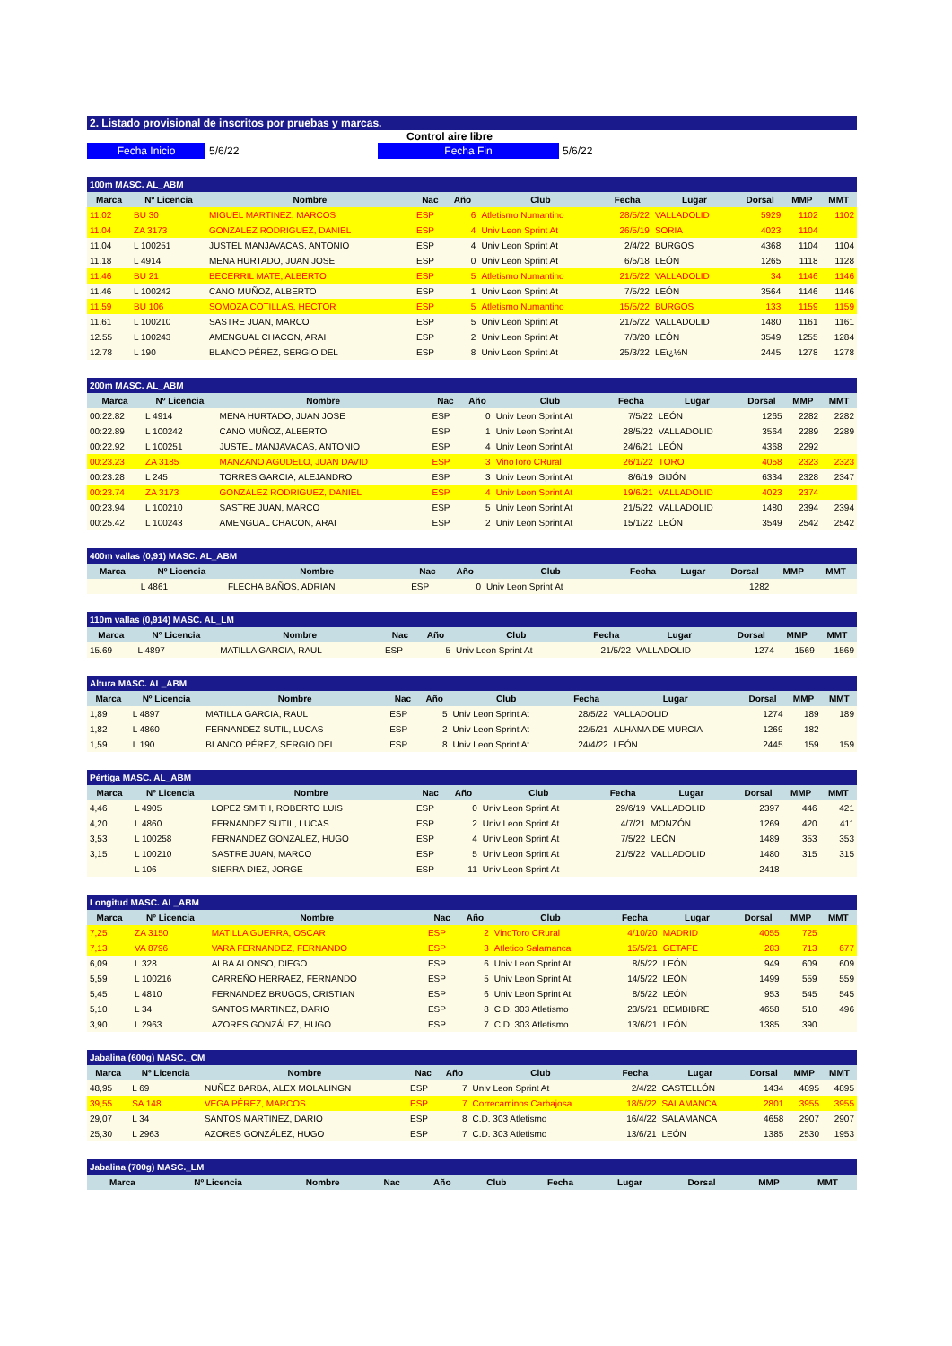2. Listado provisional de inscritos por pruebas y marcas.
Control aire libre
Fecha Inicio 5/6/22 Fecha Fin 5/6/22
| 100m MASC. AL_ABM | | | | | | | | | | |
| Marca | Nº Licencia | Nombre | Nac | Año | Club | Fecha | Lugar | Dorsal | MMP | MMT |
| 11.02 | BU 30 | MIGUEL MARTINEZ, MARCOS | ESP | 6 | Atletismo Numantino | 28/5/22 | VALLADOLID | 5929 | 1102 | 1102 |
| 11.04 | ZA 3173 | GONZALEZ RODRIGUEZ, DANIEL | ESP | 4 | Univ Leon Sprint At | 26/5/19 | SORIA | 4023 | 1104 | |
| 11.04 | L 100251 | JUSTEL MANJAVACAS, ANTONIO | ESP | 4 | Univ Leon Sprint At | 2/4/22 | BURGOS | 4368 | 1104 | 1104 |
| 11.18 | L 4914 | MENA HURTADO, JUAN JOSE | ESP | 0 | Univ Leon Sprint At | 6/5/18 | LEÓN | 1265 | 1118 | 1128 |
| 11.46 | BU 21 | BECERRIL MATE, ALBERTO | ESP | 5 | Atletismo Numantino | 21/5/22 | VALLADOLID | 34 | 1146 | 1146 |
| 11.46 | L 100242 | CANO MUÑOZ, ALBERTO | ESP | 1 | Univ Leon Sprint At | 7/5/22 | LEÓN | 3564 | 1146 | 1146 |
| 11.59 | BU 106 | SOMOZA COTILLAS, HECTOR | ESP | 5 | Atletismo Numantino | 15/5/22 | BURGOS | 133 | 1159 | 1159 |
| 11.61 | L 100210 | SASTRE JUAN, MARCO | ESP | 5 | Univ Leon Sprint At | 21/5/22 | VALLADOLID | 1480 | 1161 | 1161 |
| 12.55 | L 100243 | AMENGUAL CHACON, ARAI | ESP | 2 | Univ Leon Sprint At | 7/3/20 | LEÓN | 3549 | 1255 | 1284 |
| 12.78 | L 190 | BLANCO PÉREZ, SERGIO DEL | ESP | 8 | Univ Leon Sprint At | 25/3/22 | LEï¿½N | 2445 | 1278 | 1278 |
| 200m MASC. AL_ABM | | | | | | | | | | |
| Marca | Nº Licencia | Nombre | Nac | Año | Club | Fecha | Lugar | Dorsal | MMP | MMT |
| 00:22.82 | L 4914 | MENA HURTADO, JUAN JOSE | ESP | 0 | Univ Leon Sprint At | 7/5/22 | LEÓN | 1265 | 2282 | 2282 |
| 00:22.89 | L 100242 | CANO MUÑOZ, ALBERTO | ESP | 1 | Univ Leon Sprint At | 28/5/22 | VALLADOLID | 3564 | 2289 | 2289 |
| 00:22.92 | L 100251 | JUSTEL MANJAVACAS, ANTONIO | ESP | 4 | Univ Leon Sprint At | 24/6/21 | LEÓN | 4368 | 2292 | |
| 00:23.23 | ZA 3185 | MANZANO AGUDELO, JUAN DAVID | ESP | 3 | VinoToro CRural | 26/1/22 | TORO | 4058 | 2323 | 2323 |
| 00:23.28 | L 245 | TORRES GARCIA, ALEJANDRO | ESP | 3 | Univ Leon Sprint At | 8/6/19 | GIJÓN | 6334 | 2328 | 2347 |
| 00:23.74 | ZA 3173 | GONZALEZ RODRIGUEZ, DANIEL | ESP | 4 | Univ Leon Sprint At | 19/6/21 | VALLADOLID | 4023 | 2374 | |
| 00:23.94 | L 100210 | SASTRE JUAN, MARCO | ESP | 5 | Univ Leon Sprint At | 21/5/22 | VALLADOLID | 1480 | 2394 | 2394 |
| 00:25.42 | L 100243 | AMENGUAL CHACON, ARAI | ESP | 2 | Univ Leon Sprint At | 15/1/22 | LEÓN | 3549 | 2542 | 2542 |
| 400m vallas (0,91) MASC. AL_ABM | | | | | | | | | | |
| Marca | Nº Licencia | Nombre | Nac | Año | Club | Fecha | Lugar | Dorsal | MMP | MMT |
| | L 4861 | FLECHA BAÑOS, ADRIAN | ESP | 0 | Univ Leon Sprint At | | | 1282 | | |
| 110m vallas (0,914) MASC. AL_LM | | | | | | | | | | |
| Marca | Nº Licencia | Nombre | Nac | Año | Club | Fecha | Lugar | Dorsal | MMP | MMT |
| 15.69 | L 4897 | MATILLA GARCIA, RAUL | ESP | 5 | Univ Leon Sprint At | 21/5/22 | VALLADOLID | 1274 | 1569 | 1569 |
| Altura MASC. AL_ABM | | | | | | | | | | |
| Marca | Nº Licencia | Nombre | Nac | Año | Club | Fecha | Lugar | Dorsal | MMP | MMT |
| 1,89 | L 4897 | MATILLA GARCIA, RAUL | ESP | 5 | Univ Leon Sprint At | 28/5/22 | VALLADOLID | 1274 | 189 | 189 |
| 1,82 | L 4860 | FERNANDEZ SUTIL, LUCAS | ESP | 2 | Univ Leon Sprint At | 22/5/21 | ALHAMA DE MURCIA | 1269 | 182 | |
| 1,59 | L 190 | BLANCO PÉREZ, SERGIO DEL | ESP | 8 | Univ Leon Sprint At | 24/4/22 | LEÓN | 2445 | 159 | 159 |
| Pértiga MASC. AL_ABM | | | | | | | | | | |
| Marca | Nº Licencia | Nombre | Nac | Año | Club | Fecha | Lugar | Dorsal | MMP | MMT |
| 4,46 | L 4905 | LOPEZ SMITH, ROBERTO LUIS | ESP | 0 | Univ Leon Sprint At | 29/6/19 | VALLADOLID | 2397 | 446 | 421 |
| 4,20 | L 4860 | FERNANDEZ SUTIL, LUCAS | ESP | 2 | Univ Leon Sprint At | 4/7/21 | MONZÓN | 1269 | 420 | 411 |
| 3,53 | L 100258 | FERNANDEZ GONZALEZ, HUGO | ESP | 4 | Univ Leon Sprint At | 7/5/22 | LEÓN | 1489 | 353 | 353 |
| 3,15 | L 100210 | SASTRE JUAN, MARCO | ESP | 5 | Univ Leon Sprint At | 21/5/22 | VALLADOLID | 1480 | 315 | 315 |
| | L 106 | SIERRA DIEZ, JORGE | ESP | 11 | Univ Leon Sprint At | | | 2418 | | |
| Longitud MASC. AL_ABM | | | | | | | | | | |
| Marca | Nº Licencia | Nombre | Nac | Año | Club | Fecha | Lugar | Dorsal | MMP | MMT |
| 7,25 | ZA 3150 | MATILLA GUERRA, OSCAR | ESP | 2 | VinoToro CRural | 4/10/20 | MADRID | 4055 | 725 | |
| 7,13 | VA 8796 | VARA FERNANDEZ, FERNANDO | ESP | 3 | Atletico Salamanca | 15/5/21 | GETAFE | 283 | 713 | 677 |
| 6,09 | L 328 | ALBA ALONSO, DIEGO | ESP | 6 | Univ Leon Sprint At | 8/5/22 | LEÓN | 949 | 609 | 609 |
| 5,59 | L 100216 | CARREÑO HERRAEZ, FERNANDO | ESP | 5 | Univ Leon Sprint At | 14/5/22 | LEÓN | 1499 | 559 | 559 |
| 5,45 | L 4810 | FERNANDEZ BRUGOS, CRISTIAN | ESP | 6 | Univ Leon Sprint At | 8/5/22 | LEÓN | 953 | 545 | 545 |
| 5,10 | L 34 | SANTOS MARTINEZ, DARIO | ESP | 8 | C.D. 303 Atletismo | 23/5/21 | BEMBIBRE | 4658 | 510 | 496 |
| 3,90 | L 2963 | AZORES GONZÁLEZ, HUGO | ESP | 7 | C.D. 303 Atletismo | 13/6/21 | LEÓN | 1385 | 390 | |
| Jabalina (600g) MASC._CM | | | | | | | | | | |
| Marca | Nº Licencia | Nombre | Nac | Año | Club | Fecha | Lugar | Dorsal | MMP | MMT |
| 48,95 | L 69 | NUÑEZ BARBA, ALEX MOLALINGN | ESP | 7 | Univ Leon Sprint At | 2/4/22 | CASTELLÓN | 1434 | 4895 | 4895 |
| 39,55 | SA 148 | VEGA PÉREZ, MARCOS | ESP | 7 | Correcaminos Carbajosa | 18/5/22 | SALAMANCA | 2801 | 3955 | 3955 |
| 29,07 | L 34 | SANTOS MARTINEZ, DARIO | ESP | 8 | C.D. 303 Atletismo | 16/4/22 | SALAMANCA | 4658 | 2907 | 2907 |
| 25,30 | L 2963 | AZORES GONZÁLEZ, HUGO | ESP | 7 | C.D. 303 Atletismo | 13/6/21 | LEÓN | 1385 | 2530 | 1953 |
| Jabalina (700g) MASC._LM | | | | | | | | | | |
| Marca | Nº Licencia | Nombre | Nac | Año | Club | Fecha | Lugar | Dorsal | MMP | MMT |